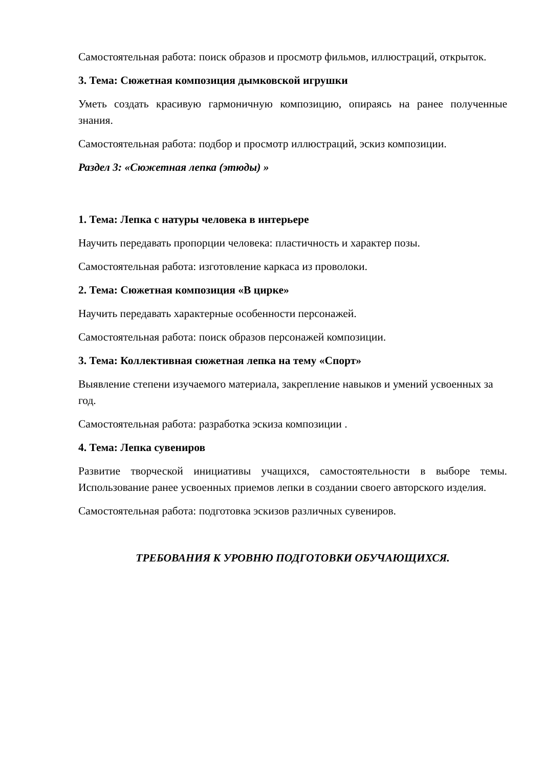Самостоятельная работа: поиск образов и просмотр фильмов, иллюстраций, открыток.
3. Тема: Сюжетная композиция дымковской игрушки
Уметь создать красивую гармоничную композицию, опираясь на ранее полученные знания.
Самостоятельная работа: подбор и просмотр иллюстраций, эскиз композиции.
Раздел 3: «Сюжетная лепка (этюды) »
1. Тема: Лепка с натуры человека в интерьере
Научить передавать пропорции человека: пластичность и характер позы.
Самостоятельная работа: изготовление каркаса из проволоки.
2. Тема: Сюжетная композиция «В цирке»
Научить передавать характерные особенности персонажей.
Самостоятельная работа: поиск образов персонажей композиции.
3. Тема: Коллективная сюжетная лепка на тему «Спорт»
Выявление степени изучаемого материала, закрепление навыков и умений усвоенных за год.
Самостоятельная работа: разработка эскиза композиции .
4. Тема: Лепка сувениров
Развитие творческой инициативы учащихся, самостоятельности в выборе темы. Использование ранее усвоенных приемов лепки в создании своего авторского изделия.
Самостоятельная работа: подготовка эскизов различных сувениров.
ТРЕБОВАНИЯ К УРОВНЮ ПОДГОТОВКИ ОБУЧАЮЩИХСЯ.